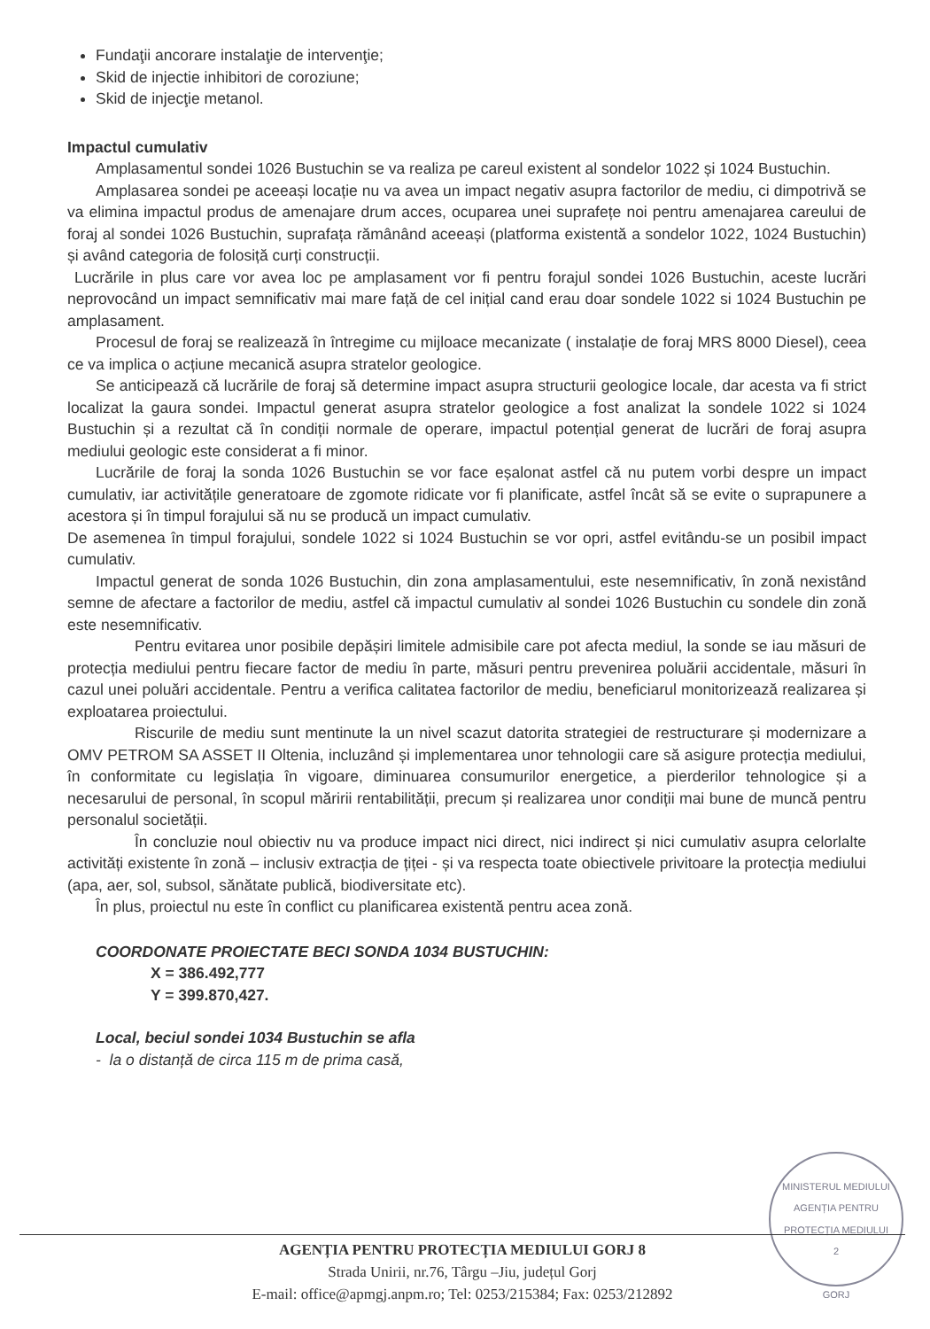Fundaţii ancorare instalaţie de intervenţie;
Skid de injectie inhibitori de coroziune;
Skid de injecţie metanol.
Impactul cumulativ
Amplasamentul sondei 1026 Bustuchin se va realiza pe careul existent al sondelor 1022 și 1024 Bustuchin.
Amplasarea sondei pe aceeași locație nu va avea un impact negativ asupra factorilor de mediu, ci dimpotrivă se va elimina impactul produs de amenajare drum acces, ocuparea unei suprafețe noi pentru amenajarea careului de foraj al sondei 1026 Bustuchin, suprafața rămânând aceeași (platforma existentă a sondelor 1022, 1024 Bustuchin) și având categoria de folosiță curți construcții.
Lucrările in plus care vor avea loc pe amplasament vor fi pentru forajul sondei 1026 Bustuchin, aceste lucrări neprovocând un impact semnificativ mai mare față de cel inițial cand erau doar sondele 1022 si 1024 Bustuchin pe amplasament.
Procesul de foraj se realizează în întregime cu mijloace mecanizate ( instalație de foraj MRS 8000 Diesel), ceea ce va implica o acțiune mecanică asupra stratelor geologice.
Se anticipează că lucrările de foraj să determine impact asupra structurii geologice locale, dar acesta va fi strict localizat la gaura sondei. Impactul generat asupra stratelor geologice a fost analizat la sondele 1022 si 1024 Bustuchin și a rezultat că în condiții normale de operare, impactul potențial generat de lucrări de foraj asupra mediului geologic este considerat a fi minor.
Lucrările de foraj la sonda 1026 Bustuchin se vor face eșalonat astfel că nu putem vorbi despre un impact cumulativ, iar activitățile generatoare de zgomote ridicate vor fi planificate, astfel încât să se evite o suprapunere a acestora și în timpul forajului să nu se producă un impact cumulativ.
De asemenea în timpul forajului, sondele 1022 si 1024 Bustuchin se vor opri, astfel evitându-se un posibil impact cumulativ.
Impactul generat de sonda 1026 Bustuchin, din zona amplasamentului, este nesemnificativ, în zonă nexistând semne de afectare a factorilor de mediu, astfel că impactul cumulativ al sondei 1026 Bustuchin cu sondele din zonă este nesemnificativ.
Pentru evitarea unor posibile depășiri limitele admisibile care pot afecta mediul, la sonde se iau măsuri de protecția mediului pentru fiecare factor de mediu în parte, măsuri pentru prevenirea poluării accidentale, măsuri în cazul unei poluări accidentale. Pentru a verifica calitatea factorilor de mediu, beneficiarul monitorizează realizarea și exploatarea proiectului.
Riscurile de mediu sunt mentinute la un nivel scazut datorita strategiei de restructurare și modernizare a OMV PETROM SA ASSET II Oltenia, incluzând și implementarea unor tehnologii care să asigure protecția mediului, în conformitate cu legislația în vigoare, diminuarea consumurilor energetice, a pierderilor tehnologice și a necesarului de personal, în scopul măririi rentabilității, precum și realizarea unor condiții mai bune de muncă pentru personalul societății.
În concluzie noul obiectiv nu va produce impact nici direct, nici indirect și nici cumulativ asupra celorlalte activități existente în zonă – inclusiv extracția de țiței - și va respecta toate obiectivele privitoare la protecția mediului (apa, aer, sol, subsol, sănătate publică, biodiversitate etc).
În plus, proiectul nu este în conflict cu planificarea existentă pentru acea zonă.
COORDONATE PROIECTATE BECI SONDA 1034 BUSTUCHIN:
X = 386.492,777
Y = 399.870,427.
Local, beciul sondei 1034 Bustuchin se afla
- la o distanță de circa 115 m de prima casă,
MINISTERUL MEDIULUI
AGENȚIA PENTRU PROTECȚIA MEDIULUI
2
GORJ
AGENȚIA PENTRU PROTECȚIA MEDIULUI GORJ 8
Strada Unirii, nr.76, Târgu –Jiu, județul Gorj
E-mail: office@apmgj.anpm.ro; Tel: 0253/215384; Fax: 0253/212892